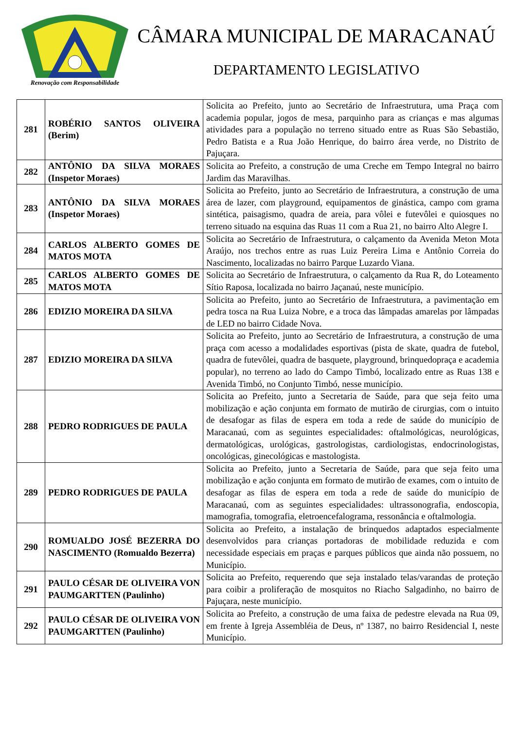Renovação com Responsabilidade
CÂMARA MUNICIPAL DE MARACANAÚ
DEPARTAMENTO LEGISLATIVO
| 281 | ROBÉRIO SANTOS OLIVEIRA (Berim) | Solicita ao Prefeito, junto ao Secretário de Infraestrutura, uma Praça com academia popular, jogos de mesa, parquinho para as crianças e mas algumas atividades para a população no terreno situado entre as Ruas São Sebastião, Pedro Batista e a Rua João Henrique, do bairro área verde, no Distrito de Pajuçara. |
| 282 | ANTÔNIO DA SILVA MORAES (Inspetor Moraes) | Solicita ao Prefeito, a construção de uma Creche em Tempo Integral no bairro Jardim das Maravilhas. |
| 283 | ANTÔNIO DA SILVA MORAES (Inspetor Moraes) | Solicita ao Prefeito, junto ao Secretário de Infraestrutura, a construção de uma área de lazer, com playground, equipamentos de ginástica, campo com grama sintética, paisagismo, quadra de areia, para vôlei e futevôlei e quiosques no terreno situado na esquina das Ruas 11 com a Rua 21, no bairro Alto Alegre I. |
| 284 | CARLOS ALBERTO GOMES DE MATOS MOTA | Solicita ao Secretário de Infraestrutura, o calçamento da Avenida Meton Mota Araújo, nos trechos entre as ruas Luiz Pereira Lima e Antônio Correia do Nascimento, localizadas no bairro Parque Luzardo Viana. |
| 285 | CARLOS ALBERTO GOMES DE MATOS MOTA | Solicita ao Secretário de Infraestrutura, o calçamento da Rua R, do Loteamento Sítio Raposa, localizada no bairro Jaçanaú, neste município. |
| 286 | EDIZIO MOREIRA DA SILVA | Solicita ao Prefeito, junto ao Secretário de Infraestrutura, a pavimentação em pedra tosca na Rua Luiza Nobre, e a troca das lâmpadas amarelas por lâmpadas de LED no bairro Cidade Nova. |
| 287 | EDIZIO MOREIRA DA SILVA | Solicita ao Prefeito, junto ao Secretário de Infraestrutura, a construção de uma praça com acesso a modalidades esportivas (pista de skate, quadra de futebol, quadra de futevôlei, quadra de basquete, playground, brinquedopraça e academia popular), no terreno ao lado do Campo Timbó, localizado entre as Ruas 138 e Avenida Timbó, no Conjunto Timbó, nesse município. |
| 288 | PEDRO RODRIGUES DE PAULA | Solicita ao Prefeito, junto a Secretaria de Saúde, para que seja feito uma mobilização e ação conjunta em formato de mutirão de cirurgias, com o intuito de desafogar as filas de espera em toda a rede de saúde do município de Maracanaú, com as seguintes especialidades: oftalmológicas, neurológicas, dermatológicas, urológicas, gastrologistas, cardiologistas, endocrinologistas, oncológicas, ginecológicas e mastologista. |
| 289 | PEDRO RODRIGUES DE PAULA | Solicita ao Prefeito, junto a Secretaria de Saúde, para que seja feito uma mobilização e ação conjunta em formato de mutirão de exames, com o intuito de desafogar as filas de espera em toda a rede de saúde do município de Maracanaú, com as seguintes especialidades: ultrassonografia, endoscopia, mamografia, tomografia, eletroencefalograma, ressonância e oftalmologia. |
| 290 | ROMUALDO JOSÉ BEZERRA DO NASCIMENTO (Romualdo Bezerra) | Solicita ao Prefeito, a instalação de brinquedos adaptados especialmente desenvolvidos para crianças portadoras de mobilidade reduzida e com necessidade especiais em praças e parques públicos que ainda não possuem, no Município. |
| 291 | PAULO CÉSAR DE OLIVEIRA VON PAUMGARTTEN (Paulinho) | Solicita ao Prefeito, requerendo que seja instalado telas/varandas de proteção para coibir a proliferação de mosquitos no Riacho Salgadinho, no bairro de Pajuçara, neste município. |
| 292 | PAULO CÉSAR DE OLIVEIRA VON PAUMGARTTEN (Paulinho) | Solicita ao Prefeito, a construção de uma faixa de pedestre elevada na Rua 09, em frente à Igreja Assembléia de Deus, nº 1387, no bairro Residencial I, neste Município. |